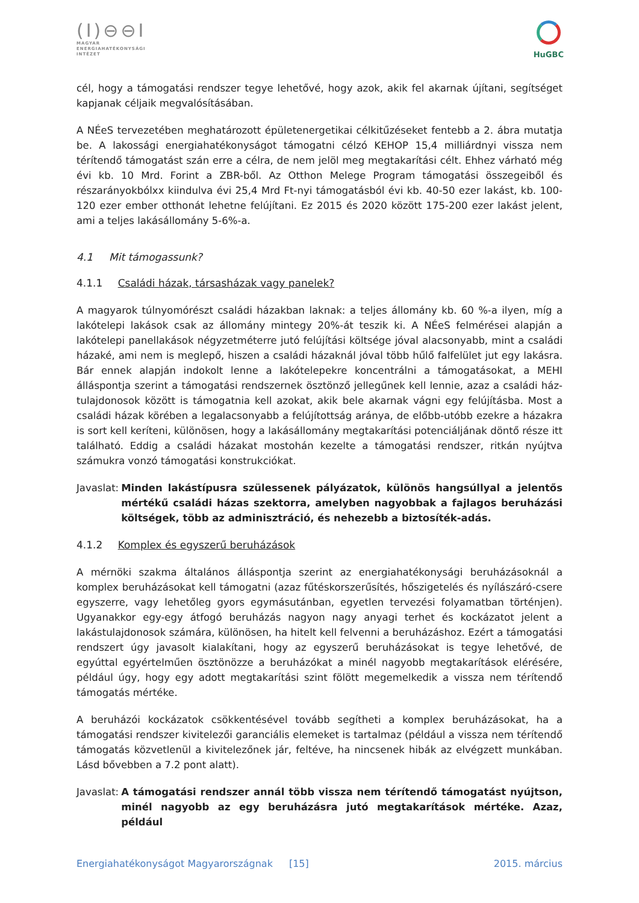(I)⊖⊖I
MAGYAR
ENERGIAHATÉKONYSÁGI
INTÉZET
HuGBC
cél, hogy a támogatási rendszer tegye lehetővé, hogy azok, akik fel akarnak újítani, segítséget kapjanak céljaik megvalósításában.
A NÉeS tervezetében meghatározott épületenergetikai célkitűzéseket fentebb a 2. ábra mutatja be. A lakossági energiahatékonyságot támogatni célzó KEHOP 15,4 milliárdnyi vissza nem térítendő támogatást szán erre a célra, de nem jelöl meg megtakarítási célt. Ehhez várható még évi kb. 10 Mrd. Forint a ZBR-ből. Az Otthon Melege Program támogatási összegeiből és részarányokbólxx kiindulva évi 25,4 Mrd Ft-nyi támogatásból évi kb. 40-50 ezer lakást, kb. 100-120 ezer ember otthonát lehetne felújítani. Ez 2015 és 2020 között 175-200 ezer lakást jelent, ami a teljes lakásállomány 5-6%-a.
4.1 Mit támogassunk?
4.1.1 Családi házak, társasházak vagy panelek?
A magyarok túlnyomórészt családi házakban laknak: a teljes állomány kb. 60 %-a ilyen, míg a lakótelepi lakások csak az állomány mintegy 20%-át teszik ki. A NÉeS felmérései alapján a lakótelepi panellakások négyzetméterre jutó felújítási költsége jóval alacsonyabb, mint a családi házaké, ami nem is meglepő, hiszen a családi házaknál jóval több hűlő falfelület jut egy lakásra. Bár ennek alapján indokolt lenne a lakótelepekre koncentrálni a támogatásokat, a MEHI álláspontja szerint a támogatási rendszernek ösztönző jellegűnek kell lennie, azaz a családi ház-tulajdonosok között is támogatnia kell azokat, akik bele akarnak vágni egy felújításba. Most a családi házak körében a legalacsonyabb a felújítottság aránya, de előbb-utóbb ezekre a házakra is sort kell keríteni, különösen, hogy a lakásállomány megtakarítási potenciáljának döntő része itt található. Eddig a családi házakat mostohán kezelte a támogatási rendszer, ritkán nyújtva számukra vonzó támogatási konstrukciókat.
Javaslat: Minden lakástípusra szülessenek pályázatok, különös hangsúllyal a jelentős mértékű családi házas szektorra, amelyben nagyobbak a fajlagos beruházási költségek, több az adminisztráció, és nehezebb a biztosíték-adás.
4.1.2 Komplex és egyszerű beruházások
A mérnöki szakma általános álláspontja szerint az energiahatékonysági beruházásoknál a komplex beruházásokat kell támogatni (azaz fűtéskorszerűsítés, hőszigetelés és nyílászáró-csere egyszerre, vagy lehetőleg gyors egymásutánban, egyetlen tervezési folyamatban történjen). Ugyanakkor egy-egy átfogó beruházás nagyon nagy anyagi terhet és kockázatot jelent a lakástulajdonosok számára, különösen, ha hitelt kell felvenni a beruházáshoz. Ezért a támogatási rendszert úgy javasolt kialakítani, hogy az egyszerű beruházásokat is tegye lehetővé, de egyúttal egyértelműen ösztönözze a beruházókat a minél nagyobb megtakarítások elérésére, például úgy, hogy egy adott megtakarítási szint fölött megemelkedik a vissza nem térítendő támogatás mértéke.
A beruházói kockázatok csökkentésével tovább segítheti a komplex beruházásokat, ha a támogatási rendszer kivitelezői garanciális elemeket is tartalmaz (például a vissza nem térítendő támogatás közvetlenül a kivitelezőnek jár, feltéve, ha nincsenek hibák az elvégzett munkában. Lásd bővebben a 7.2 pont alatt).
Javaslat: A támogatási rendszer annál több vissza nem térítendő támogatást nyújtson, minél nagyobb az egy beruházásra jutó megtakarítások mértéke. Azaz, például
Energiahatékonyságot Magyarországnak [15] 2015. március